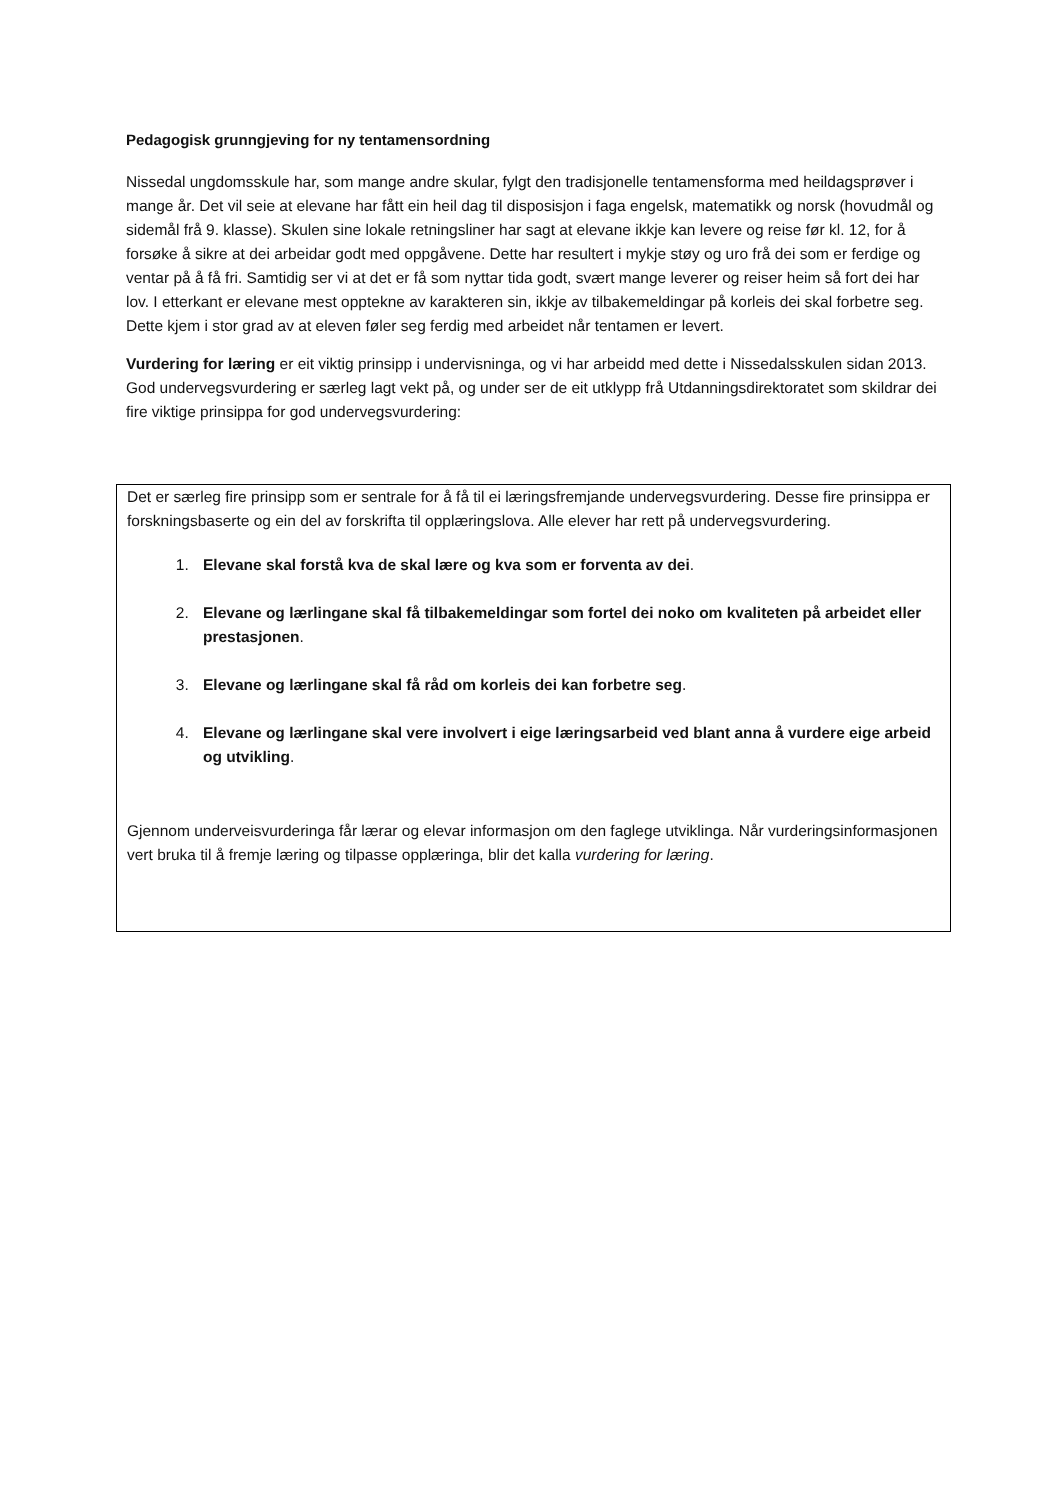Pedagogisk grunngjeving for ny tentamensordning
Nissedal ungdomsskule har, som mange andre skular, fylgt den tradisjonelle tentamensforma med heildagsprøver i mange år. Det vil seie at elevane har fått ein heil dag til disposisjon i faga engelsk, matematikk og norsk (hovudmål og sidemål frå 9. klasse). Skulen sine lokale retningsliner har sagt at elevane ikkje kan levere og reise før kl. 12, for å forsøke å sikre at dei arbeidar godt med oppgåvene. Dette har resultert i mykje støy og uro frå dei som er ferdige og ventar på å få fri. Samtidig ser vi at det er få som nyttar tida godt, svært mange leverer og reiser heim så fort dei har lov. I etterkant er elevane mest opptekne av karakteren sin, ikkje av tilbakemeldingar på korleis dei skal forbetre seg. Dette kjem i stor grad av at eleven føler seg ferdig med arbeidet når tentamen er levert.
Vurdering for læring er eit viktig prinsipp i undervisninga, og vi har arbeidd med dette i Nissedalsskulen sidan 2013. God undervegsvurdering er særleg lagt vekt på, og under ser de eit utklypp frå Utdanningsdirektoratet som skildrar dei fire viktige prinsippa for god undervegsvurdering:
Det er særleg fire prinsipp som er sentrale for å få til ei læringsfremjande undervegsvurdering. Desse fire prinsippa er forskningsbaserte og ein del av forskrifta til opplæringslova. Alle elever har rett på undervegsvurdering.
1. Elevane skal forstå kva de skal lære og kva som er forventa av dei.
2. Elevane og lærlingane skal få tilbakemeldingar som fortel dei noko om kvaliteten på arbeidet eller prestasjonen.
3. Elevane og lærlingane skal få råd om korleis dei kan forbetre seg.
4. Elevane og lærlingane skal vere involvert i eige læringsarbeid ved blant anna å vurdere eige arbeid og utvikling.
Gjennom underveisvurderinga får lærar og elevar informasjon om den faglege utviklinga. Når vurderingsinformasjonen vert bruka til å fremje læring og tilpasse opplæringa, blir det kalla vurdering for læring.